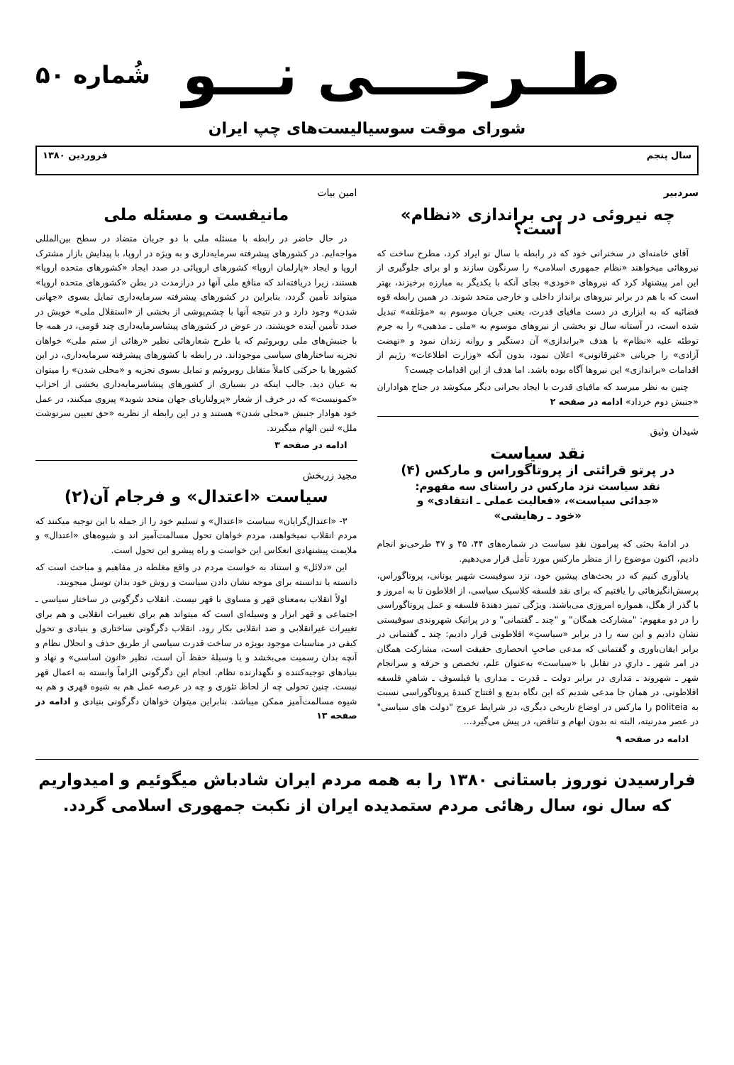طــرحــــی نـــو
شُماره ۵۰
شورای موقت سوسیالیست‌های چپ ایران
سال پنجم فروردین ۱۳۸۰
سردبیر
چه نیروئی در پی براندازی «نظام» است؟
آقای خامنه‌ای در سخنرانی خود که در رابطه با سال نو ایراد کرد، مطرح ساخت که نیروهائی میخواهند «نظام جمهوری اسلامی» را سرنگون سازند و او برای جلوگیری از این امر پیشنهاد کرد که نیروهای «خودی» بجای آنکه با یکدیگر به مبارزه برخیزند، بهتر است که با هم در برابر نیروهای برانداز داخلی و خارجی متحد شوند. در همین رابطه قوه قضائیه که به ابزاری در دست مافیای قدرت، یعنی جریان موسوم به «مؤتلفه» تبدیل شده است، در آستانه سال نو بخشی از نیروهای موسوم به «ملی ـ مذهبی» را به جرم توطئه علیه «نظام» با هدف «براندازی» آن دستگیر و روانه زندان نمود و «نهضت آزادی» را جریانی «غیرقانونی» اعلان نمود، بدون آنکه «وزارت اطلاعات» رژیم از اقدامات «براندازی» این نیروها آگاه بوده باشد. اما هدف از این اقدامات چیست؟
چنین به نظر میرسد که مافیای قدرت با ایجاد بحرانی دیگر میکوشد در جناح هواداران «جنبش دوم خرداد» ادامه در صفحه ۲
شیدان وثیق
نقد سیاست
در پرتو قرائتی از پروتاگوراس و مارکس (۴)
نقد سیاست نزد مارکس در راستای سه مفهوم:
«جدائی سیاست»، «فعالیت عملی ـ انتقادی» و
«خود ـ رهایشی»
در ادامهٔ بحثی که پیرامون نقدِ سیاست در شماره‌های ۴۴، ۴۵ و ۴۷ طرحی‌نو انجام دادیم، اکنون موضوع را از منظر مارکس مورد تأمل قرار می‌دهیم.
یادآوری کنیم که در بحث‌های پیشین خود، نزد سوفیست شهیر یونانی، پروتاگوراس، پرسش‌انگیزهائی را یافتیم که برای نقد فلسفه کلاسیک سیاسی، از افلاطون تا به امروز و با گذر از هگل، همواره امروزی می‌باشند. ویژگی تمیز دهندهٔ فلسفه و عمل پروتاگوراسی را در دو مفهوم: "مشارکت همگان" و "چند ـ گفتمانی" و در پراتیک شهروندی سوفیستی نشان دادیم و این سه را در برابر «سیاستِ» افلاطونی قرار دادیم: چند ـ گفتمانی در برابر ایقان‌باوری و گفتمانی که مدعی صاحبِ انحصاری حقیقت است، مشارکت همگان در امر شهر ـ داریِ در تقابل با «سیاست» به‌عنوان علم، تخصص و حرفه و سرانجام شهر ـ شهروند ـ مَداری در برابر دولت ـ قدرت ـ مداری یا فیلسوف ـ شاهیِ فلسفه افلاطونی. در همان جا مدعی شدیم که این نگاه بدیع و افتتاح کنندهٔ پروتاگوراسی نسبت به politeia را مارکس در اوضاع تاریخی دیگری، در شرایط عروج "دولت های سیاسی" در عصر مدرنیته، البته نه بدون ابهام و تناقض، در پیش می‌گیرد...
ادامه در صفحه ۹
امین بیات
مانیفست و مسئله ملی
در حال حاضر در رابطه با مسئله ملی با دو جریان متضاد در سطح بین‌المللی مواجه‌ایم. در کشورهای پیشرفته سرمایه‌داری و به ویژه در اروپا، با پیدایش بازار مشترک اروپا و ایجاد «پارلمان اروپا» کشورهای اروپائی در صدد ایجاد «کشورهای متحده اروپا» هستند، زیرا دریافته‌اند که منافع ملی آنها در درازمدت در بطن «کشورهای متحده اروپا» میتواند تأمین گردد، بنابراین در کشورهای پیشرفته سرمایه‌داری تمایل بسوی «جهانی شدن» وجود دارد و در نتیجه آنها با چشم‌پوشی از بخشی از «استقلال ملی» خویش در صدد تأمین آینده خویشند. در عوض در کشورهای پیشاسرمایه‌داری چند قومی، در همه جا با جنبش‌های ملی روبروئیم که با طرح شعارهائی نظیر «رهائی از ستم ملی» خواهان تجزیه ساختارهای سیاسی موجوداند. در رابطه با کشورهای پیشرفته سرمایه‌داری، در این کشورها با حرکتی کاملاً متقابل روبروئیم و تمایل بسوی تجزیه و «محلی شدن» را میتوان به عیان دید. جالب اینکه در بسیاری از کشورهای پیشاسرمایه‌داری بخشی از احزاب «کمونیست» که در خرف از شعار «پرولتاریای جهان متحد شوید» پیروی میکنند، در عمل خود هوادار جنبش «محلی شدن» هستند و در این رابطه از نظریه «حق تعیین سرنوشت ملل» لنین الهام میگیرند.
ادامه در صفحه ۳
مجید زربخش
سیاست «اعتدال» و فرجام آن(۲)
۳- «اعتدال‌گرایان» سیاست «اعتدال» و تسلیم خود را از جمله با این توجیه میکنند که مردم انقلاب نمیخواهند، مردم خواهان تحول مسالمت‌آمیز اند و شیوه‌های «اعتدال» و ملایمت پیشنهادی انعکاس این خواست و راه پیشرو این تحول است.
این «دلائل» و استناد به خواست مردم در واقع مغلطه در مفاهیم و مباحث است که دانسته یا ندانسته برای موجه نشان دادن سیاست و روش خود بدان توسل میجویند.
اولاً انقلاب به‌معنای قهر و مساوی با قهر نیست. انقلاب دگرگونی در ساختار سیاسی ـ اجتماعی و قهر ابزار و وسیله‌ای است که میتواند هم برای تغییرات انقلابی و هم برای تغییرات غیرانقلابی و ضد انقلابی بکار رود. انقلاب دگرگونی ساختاری و بنیادی و تحول کیفی در مناسبات موجود بویژه در ساخت قدرت سیاسی از طریق حذف و انحلال نظام و آنچه بدان رسمیت می‌بخشد و یا وسیلهٔ حفظ آن است، نظیر «انون اساسی» و نهاد و بنیادهای توجیه‌کننده و نگهدارنده نظام. انجام این دگرگونی الزاماً وابسته به اعمال قهر نیست. چنین تحولی چه از لحاظ تئوری و چه در عرصه عمل هم به شیوه قهری و هم به شیوه مسالمت‌آمیز ممکن میباشد. بنابراین میتوان خواهان دگرگونی بنیادی و ادامه در صفحه ۱۳
فرارسیدن نوروز باستانی ۱۳۸۰ را به همه مردم ایران شادباش میگوئیم و امیدواریم که سال نو، سال رهائی مردم ستمدیده ایران از نکبت جمهوری اسلامی گردد.